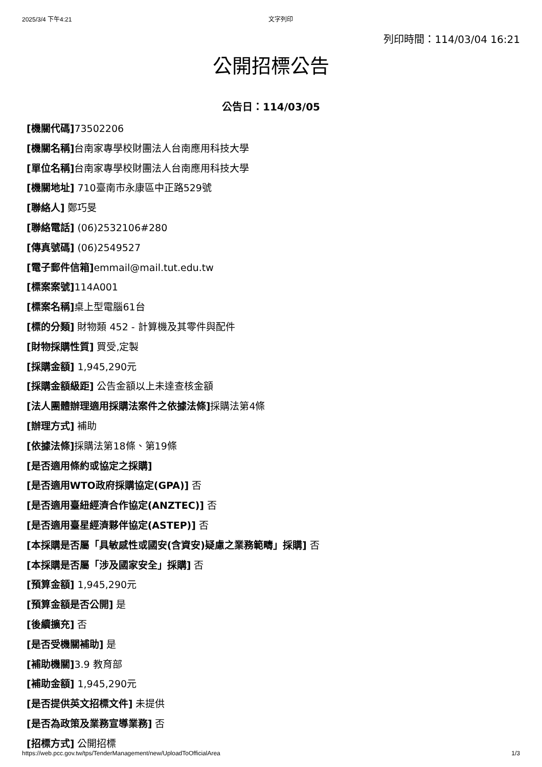2025/3/4 下午4:21 文字列印
列印時間：114/03/04 16:21
公開招標公告
公告日：114/03/05
[機關代碼] 73502206
[機關名稱] 台南家專學校財團法人台南應用科技大學
[單位名稱] 台南家專學校財團法人台南應用科技大學
[機關地址] 710臺南市永康區中正路529號
[聯絡人] 鄭巧旻
[聯絡電話] (06)2532106#280
[傳真號碼] (06)2549527
[電子郵件信箱] emmail@mail.tut.edu.tw
[標案案號] 114A001
[標案名稱] 桌上型電腦61台
[標的分類] 財物類 452 - 計算機及其零件與配件
[財物採購性質] 買受,定製
[採購金額] 1,945,290元
[採購金額級距] 公告金額以上未達查核金額
[法人團體辦理適用採購法案件之依據法條] 採購法第4條
[辦理方式] 補助
[依據法條] 採購法第18條、第19條
[是否適用條約或協定之採購]
[是否適用WTO政府採購協定(GPA)] 否
[是否適用臺紐經濟合作協定(ANZTEC)] 否
[是否適用臺星經濟夥伴協定(ASTEP)] 否
[本採購是否屬「具敏感性或國安(含資安)疑慮之業務範疇」採購] 否
[本採購是否屬「涉及國家安全」採購] 否
[預算金額] 1,945,290元
[預算金額是否公開] 是
[後續擴充] 否
[是否受機關補助] 是
[補助機關] 3.9 教育部
[補助金額] 1,945,290元
[是否提供英文招標文件] 未提供
[是否為政策及業務宣導業務] 否
[招標方式] 公開招標
https://web.pcc.gov.tw/tps/TenderManagement/new/UploadToOfficialArea 1/3